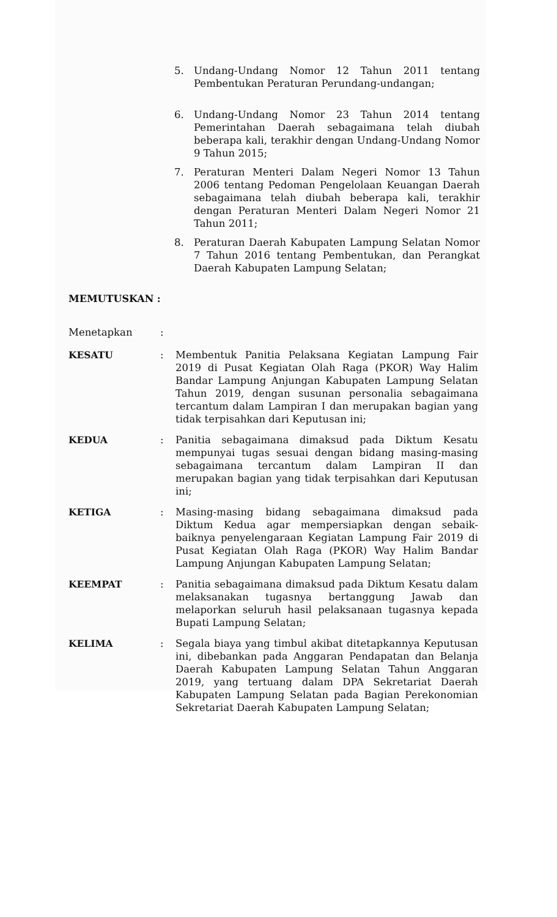5. Undang-Undang Nomor 12 Tahun 2011 tentang Pembentukan Peraturan Perundang-undangan;
6. Undang-Undang Nomor 23 Tahun 2014 tentang Pemerintahan Daerah sebagaimana telah diubah beberapa kali, terakhir dengan Undang-Undang Nomor 9 Tahun 2015;
7. Peraturan Menteri Dalam Negeri Nomor 13 Tahun 2006 tentang Pedoman Pengelolaan Keuangan Daerah sebagaimana telah diubah beberapa kali, terakhir dengan Peraturan Menteri Dalam Negeri Nomor 21 Tahun 2011;
8. Peraturan Daerah Kabupaten Lampung Selatan Nomor 7 Tahun 2016 tentang Pembentukan, dan Perangkat Daerah Kabupaten Lampung Selatan;
MEMUTUSKAN :
Menetapkan:
KESATU: Membentuk Panitia Pelaksana Kegiatan Lampung Fair 2019 di Pusat Kegiatan Olah Raga (PKOR) Way Halim Bandar Lampung Anjungan Kabupaten Lampung Selatan Tahun 2019, dengan susunan personalia sebagaimana tercantum dalam Lampiran I dan merupakan bagian yang tidak terpisahkan dari Keputusan ini;
KEDUA: Panitia sebagaimana dimaksud pada Diktum Kesatu mempunyai tugas sesuai dengan bidang masing-masing sebagaimana tercantum dalam Lampiran II dan merupakan bagian yang tidak terpisahkan dari Keputusan ini;
KETIGA: Masing-masing bidang sebagaimana dimaksud pada Diktum Kedua agar mempersiapkan dengan sebaik-baiknya penyelengaraan Kegiatan Lampung Fair 2019 di Pusat Kegiatan Olah Raga (PKOR) Way Halim Bandar Lampung Anjungan Kabupaten Lampung Selatan;
KEEMPAT: Panitia sebagaimana dimaksud pada Diktum Kesatu dalam melaksanakan tugasnya bertanggung Jawab dan melaporkan seluruh hasil pelaksanaan tugasnya kepada Bupati Lampung Selatan;
KELIMA: Segala biaya yang timbul akibat ditetapkannya Keputusan ini, dibebankan pada Anggaran Pendapatan dan Belanja Daerah Kabupaten Lampung Selatan Tahun Anggaran 2019, yang tertuang dalam DPA Sekretariat Daerah Kabupaten Lampung Selatan pada Bagian Perekonomian Sekretariat Daerah Kabupaten Lampung Selatan;